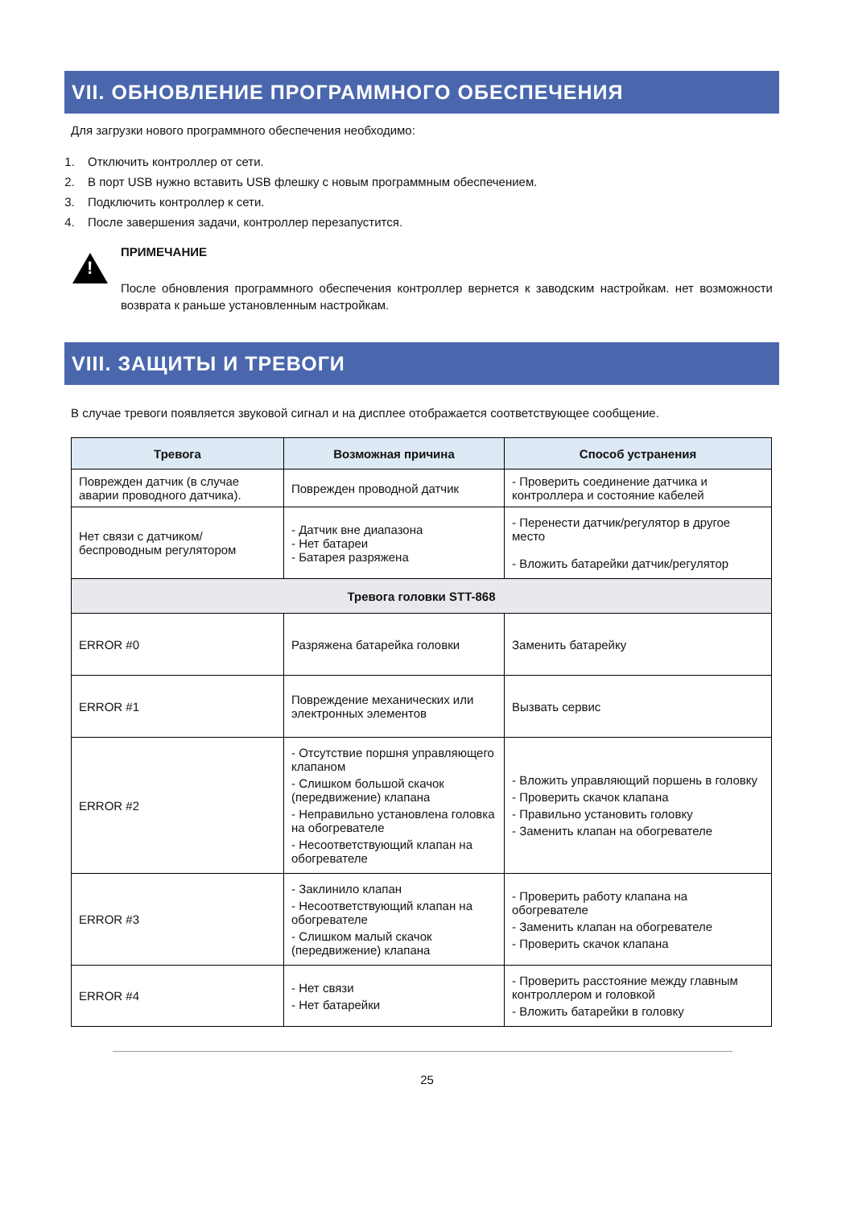VII. ОБНОВЛЕНИЕ ПРОГРАММНОГО ОБЕСПЕЧЕНИЯ
Для загрузки нового программного обеспечения необходимо:
1. Отключить контроллер от сети.
2. В порт USB нужно вставить USB флешку с новым программным обеспечением.
3. Подключить контроллер к сети.
4. После завершения задачи, контроллер перезапустится.
!
ПРИМЕЧАНИЕ
После обновления программного обеспечения контроллер вернется к заводским настройкам. нет возможности возврата к раньше установленным настройкам.
VIII. ЗАЩИТЫ И ТРЕВОГИ
В случае тревоги появляется звуковой сигнал и на дисплее отображается соответствующее сообщение.
| Тревога | Возможная причина | Способ устранения |
| --- | --- | --- |
| Поврежден датчик (в случае аварии проводного датчика). | Поврежден проводной датчик | - Проверить соединение датчика и контроллера и состояние кабелей |
| Нет связи с датчиком/беспроводным регулятором | - Датчик вне диапазона - Нет батареи - Батарея разряжена | - Перенести датчик/регулятор в другое место - Вложить батарейки датчик/регулятор |
| Тревога головки STT-868 | | |
| ERROR #0 | Разряжена батарейка головки | Заменить батарейку |
| ERROR #1 | Повреждение механических или электронных элементов | Вызвать сервис |
| ERROR #2 | - Отсутствие поршня управляющего клапаном - Слишком большой скачок (передвижение) клапана - Неправильно установлена головка на обогревателе - Несоответствующий клапан на обогревателе | - Вложить управляющий поршень в головку - Проверить скачок клапана - Правильно установить головку - Заменить клапан на обогревателе |
| ERROR #3 | - Заклинило клапан - Несоответствующий клапан на обогревателе - Слишком малый скачок (передвижение) клапана | - Проверить работу клапана на обогревателе - Заменить клапан на обогревателе - Проверить скачок клапана |
| ERROR #4 | - Нет связи - Нет батарейки | - Проверить расстояние между главным контроллером и головкой - Вложить батарейки в головку |
25